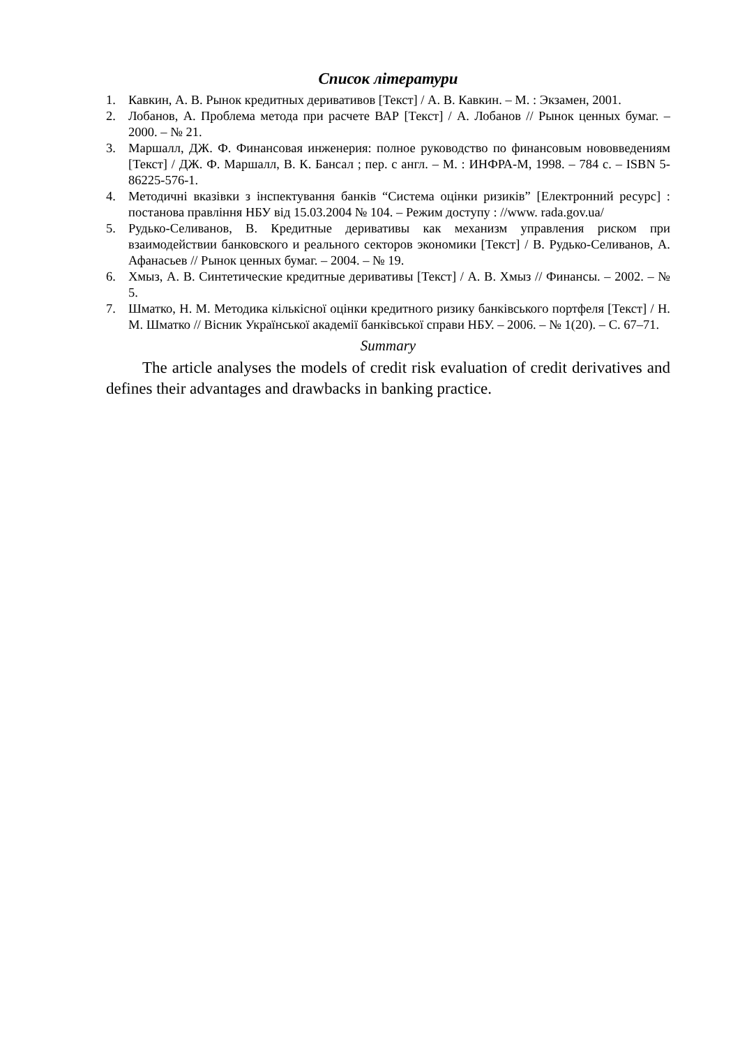Список літератури
1. Кавкин, А. В. Рынок кредитных деривативов [Текст] / А. В. Кавкин. – М. : Экзамен, 2001.
2. Лобанов, А. Проблема метода при расчете ВАР [Текст] / А. Лобанов // Рынок ценных бумаг. – 2000. – № 21.
3. Маршалл, ДЖ. Ф. Финансовая инженерия: полное руководство по финансовым нововведениям [Текст] / ДЖ. Ф. Маршалл, В. К. Бансал ; пер. с англ. – М. : ИНФРА-М, 1998. – 784 с. – ISBN 5-86225-576-1.
4. Методичні вказівки з інспектування банків “Система оцінки ризиків” [Електронний ресурс] : постанова правління НБУ від 15.03.2004 № 104. – Режим доступу : //www. rada.gov.ua/
5. Рудько-Селиванов, В. Кредитные деривативы как механизм управления риском при взаимодействии банковского и реального секторов экономики [Текст] / В. Рудько-Селиванов, А. Афанасьев // Рынок ценных бумаг. – 2004. – № 19.
6. Хмыз, А. В. Синтетические кредитные деривативы [Текст] / А. В. Хмыз // Финансы. – 2002. – № 5.
7. Шматко, Н. М. Методика кількісної оцінки кредитного ризику банківського портфеля [Текст] / Н. М. Шматко // Вісник Української академії банківської справи НБУ. – 2006. – № 1(20). – С. 67–71.
Summary
The article analyses the models of credit risk evaluation of credit derivatives and defines their advantages and drawbacks in banking practice.